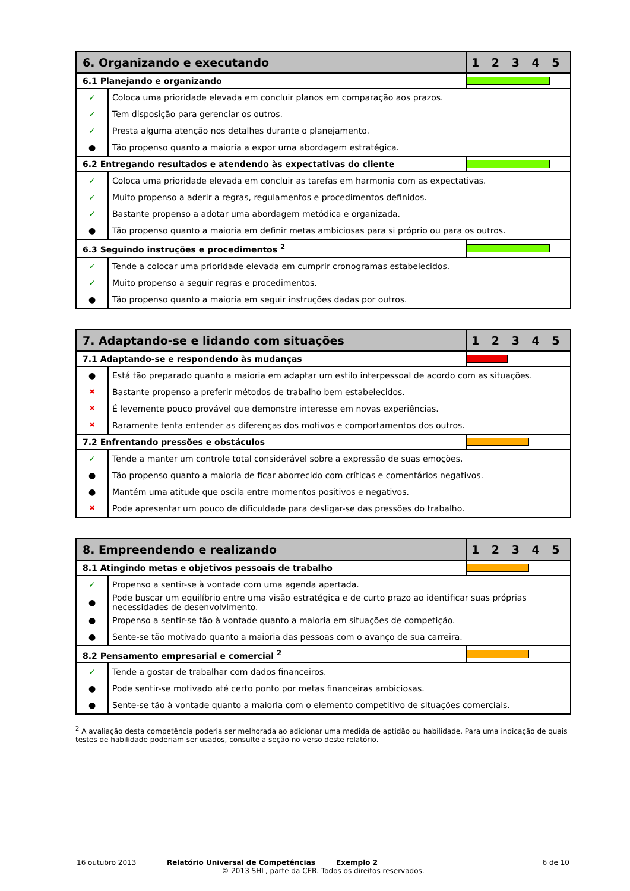| 6. Organizando e executando | | 1 2 3 4 5 |
| --- | --- | --- |
| 6.1 Planejando e organizando | | |
| ✓ | Coloca uma prioridade elevada em concluir planos em comparação aos prazos. | |
| ✓ | Tem disposição para gerenciar os outros. | |
| ✓ | Presta alguma atenção nos detalhes durante o planejamento. | |
| ● | Tão propenso quanto a maioria a expor uma abordagem estratégica. | |
| 6.2 Entregando resultados e atendendo às expectativas do cliente | | |
| ✓ | Coloca uma prioridade elevada em concluir as tarefas em harmonia com as expectativas. | |
| ✓ | Muito propenso a aderir a regras, regulamentos e procedimentos definidos. | |
| ✓ | Bastante propenso a adotar uma abordagem metódica e organizada. | |
| ● | Tão propenso quanto a maioria em definir metas ambiciosas para si próprio ou para os outros. | |
| 6.3 Seguindo instruções e procedimentos <sup>2</sup> | | |
| ✓ | Tende a colocar uma prioridade elevada em cumprir cronogramas estabelecidos. | |
| ✓ | Muito propenso a seguir regras e procedimentos. | |
| ● | Tão propenso quanto a maioria em seguir instruções dadas por outros. | |
| 7. Adaptando-se e lidando com situações | | 1 2 3 4 5 |
| --- | --- | --- |
| 7.1 Adaptando-se e respondendo às mudanças | | |
| ● | Está tão preparado quanto a maioria em adaptar um estilo interpessoal de acordo com as situações. | |
| ✖ | Bastante propenso a preferir métodos de trabalho bem estabelecidos. | |
| ✖ | É levemente pouco provável que demonstre interesse em novas experiências. | |
| ✖ | Raramente tenta entender as diferenças dos motivos e comportamentos dos outros. | |
| 7.2 Enfrentando pressões e obstáculos | | |
| ✓ | Tende a manter um controle total considerável sobre a expressão de suas emoções. | |
| ● | Tão propenso quanto a maioria de ficar aborrecido com críticas e comentários negativos. | |
| ● | Mantém uma atitude que oscila entre momentos positivos e negativos. | |
| ✖ | Pode apresentar um pouco de dificuldade para desligar-se das pressões do trabalho. | |
| 8. Empreendendo e realizando | | 1 2 3 4 5 |
| --- | --- | --- |
| 8.1 Atingindo metas e objetivos pessoais de trabalho | | |
| ✓ | Propenso a sentir-se à vontade com uma agenda apertada. | |
| ● | Pode buscar um equilíbrio entre uma visão estratégica e de curto prazo ao identificar suas próprias necessidades de desenvolvimento. | |
| ● | Propenso a sentir-se tão à vontade quanto a maioria em situações de competição. | |
| ● | Sente-se tão motivado quanto a maioria das pessoas com o avanço de sua carreira. | |
| 8.2 Pensamento empresarial e comercial <sup>2</sup> | | |
| ✓ | Tende a gostar de trabalhar com dados financeiros. | |
| ● | Pode sentir-se motivado até certo ponto por metas financeiras ambiciosas. | |
| ● | Sente-se tão à vontade quanto a maioria com o elemento competitivo de situações comerciais. | |
<sup>2</sup> A avaliação desta competência poderia ser melhorada ao adicionar uma medida de aptidão ou habilidade. Para uma indicação de quais testes de habilidade poderiam ser usados, consulte a seção no verso deste relatório.
16 outubro 2013 Relatório Universal de Competências Exemplo 2 6 de 10
© 2013 SHL, parte da CEB. Todos os direitos reservados.